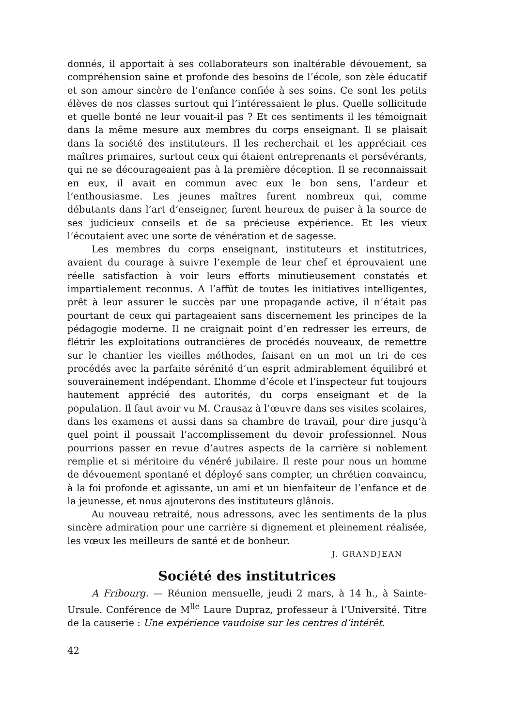donnés, il apportait à ses collaborateurs son inaltérable dévouement, sa compréhension saine et profonde des besoins de l’école, son zèle éducatif et son amour sincère de l’enfance confiée à ses soins. Ce sont les petits élèves de nos classes surtout qui l’intéressaient le plus. Quelle sollicitude et quelle bonté ne leur vouait-il pas ? Et ces sentiments il les témoignait dans la même mesure aux membres du corps enseignant. Il se plaisait dans la société des instituteurs. Il les recherchait et les appréciait ces maîtres primaires, surtout ceux qui étaient entreprenants et persévérants, qui ne se décourageaient pas à la première déception. Il se reconnaissait en eux, il avait en commun avec eux le bon sens, l’ardeur et l’enthousiasme. Les jeunes maîtres furent nombreux qui, comme débutants dans l’art d’enseigner, furent heureux de puiser à la source de ses judicieux conseils et de sa précieuse expérience. Et les vieux l’écoutaient avec une sorte de vénération et de sagesse.
Les membres du corps enseignant, instituteurs et institutrices, avaient du courage à suivre l’exemple de leur chef et éprouvaient une réelle satisfaction à voir leurs efforts minutieusement constatés et impartialement reconnus. A l’affût de toutes les initiatives intelligentes, prêt à leur assurer le succès par une propagande active, il n’était pas pourtant de ceux qui partageaient sans discernement les principes de la pédagogie moderne. Il ne craignait point d’en redresser les erreurs, de flétrir les exploitations outrancières de procédés nouveaux, de remettre sur le chantier les vieilles méthodes, faisant en un mot un tri de ces procédés avec la parfaite sérénité d’un esprit admirablement équilibré et souverainement indépendant. L’homme d’école et l’inspecteur fut toujours hautement apprécié des autorités, du corps enseignant et de la population. Il faut avoir vu M. Crausaz à l’œuvre dans ses visites scolaires, dans les examens et aussi dans sa chambre de travail, pour dire jusqu’à quel point il poussait l’accomplissement du devoir professionnel. Nous pourrions passer en revue d’autres aspects de la carrière si noblement remplie et si méritoire du vénéré jubilaire. Il reste pour nous un homme de dévouement spontané et déployé sans compter, un chrétien convaincu, à la foi profonde et agissante, un ami et un bienfaiteur de l’enfance et de la jeunesse, et nous ajouterons des instituteurs glânois.
Au nouveau retraité, nous adressons, avec les sentiments de la plus sincère admiration pour une carrière si dignement et pleinement réalisée, les vœux les meilleurs de santé et de bonheur.
J. GRANDJEAN
Société des institutrices
A Fribourg. — Réunion mensuelle, jeudi 2 mars, à 14 h., à Sainte-Ursule. Conférence de M<sup>lle</sup> Laure Dupraz, professeur à l’Université. Titre de la causerie : Une expérience vaudoise sur les centres d’intérêt.
42